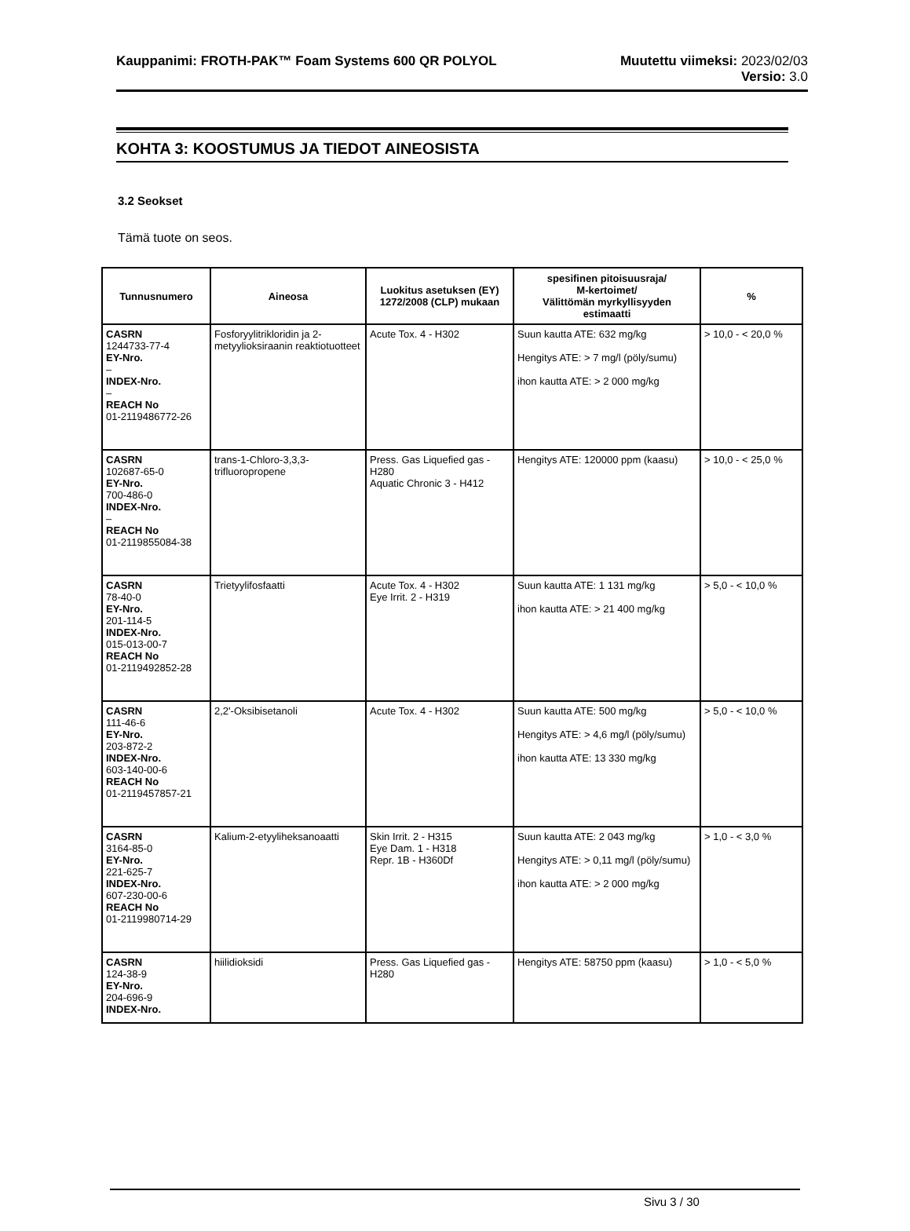Kauppanimi: FROTH-PAK™ Foam Systems 600 QR POLYOL
Muutettu viimeksi: 2023/02/03
Versio: 3.0
KOHTA 3: KOOSTUMUS JA TIEDOT AINEOSISTA
3.2 Seokset
Tämä tuote on seos.
| Tunnusnumero | Aineosa | Luokitus asetuksen (EY) 1272/2008 (CLP) mukaan | spesifinen pitoisuusraja/ M-kertoimet/ Välittömän myrkyllisyyden estimaatti | % |
| --- | --- | --- | --- | --- |
| CASRN 1244733-77-4 EY-Nro. – INDEX-Nro. – REACH No 01-2119486772-26 | Fosforyylitrikloridin ja 2-metyylioksiraanin reaktiotuotteet | Acute Tox. 4 - H302 | Suun kautta ATE: 632 mg/kg Hengitys ATE: > 7 mg/l (pöly/sumu) ihon kautta ATE: > 2 000 mg/kg | > 10,0 - < 20,0 % |
| CASRN 102687-65-0 EY-Nro. 700-486-0 INDEX-Nro. – REACH No 01-2119855084-38 | trans-1-Chloro-3,3,3-trifluoropropene | Press. Gas Liquefied gas - H280 Aquatic Chronic 3 - H412 | Hengitys ATE: 120000 ppm (kaasu) | > 10,0 - < 25,0 % |
| CASRN 78-40-0 EY-Nro. 201-114-5 INDEX-Nro. 015-013-00-7 REACH No 01-2119492852-28 | Trietyylifosfaatti | Acute Tox. 4 - H302 Eye Irrit. 2 - H319 | Suun kautta ATE: 1 131 mg/kg ihon kautta ATE: > 21 400 mg/kg | > 5,0 - < 10,0 % |
| CASRN 111-46-6 EY-Nro. 203-872-2 INDEX-Nro. 603-140-00-6 REACH No 01-2119457857-21 | 2,2'-Oksibisetanoli | Acute Tox. 4 - H302 | Suun kautta ATE: 500 mg/kg Hengitys ATE: > 4,6 mg/l (pöly/sumu) ihon kautta ATE: 13 330 mg/kg | > 5,0 - < 10,0 % |
| CASRN 3164-85-0 EY-Nro. 221-625-7 INDEX-Nro. 607-230-00-6 REACH No 01-2119980714-29 | Kalium-2-etyyliheksanoaatti | Skin Irrit. 2 - H315 Eye Dam. 1 - H318 Repr. 1B - H360Df | Suun kautta ATE: 2 043 mg/kg Hengitys ATE: > 0,11 mg/l (pöly/sumu) ihon kautta ATE: > 2 000 mg/kg | > 1,0 - < 3,0 % |
| CASRN 124-38-9 EY-Nro. 204-696-9 INDEX-Nro. | hiilidioksidi | Press. Gas Liquefied gas - H280 | Hengitys ATE: 58750 ppm (kaasu) | > 1,0 - < 5,0 % |
Sivu 3 / 30